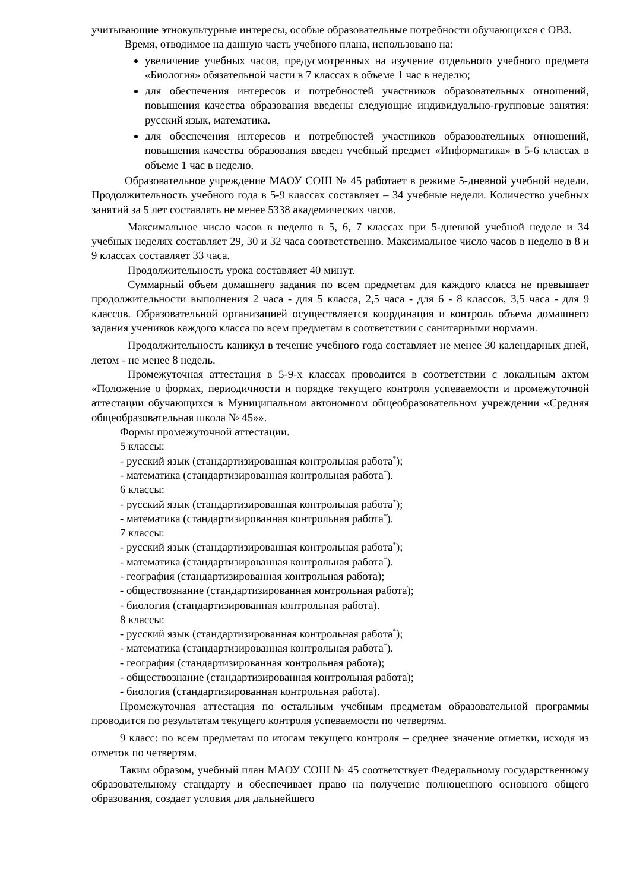учитывающие этнокультурные интересы, особые образовательные потребности обучающихся с ОВЗ.
Время, отводимое на данную часть учебного плана, использовано на:
увеличение учебных часов, предусмотренных на изучение отдельного учебного предмета «Биология» обязательной части в 7 классах в объеме 1 час в неделю;
для обеспечения интересов и потребностей участников образовательных отношений, повышения качества образования введены следующие индивидуально-групповые занятия: русский язык, математика.
для обеспечения интересов и потребностей участников образовательных отношений, повышения качества образования введен учебный предмет «Информатика» в 5-6 классах в объеме 1 час в неделю.
Образовательное учреждение МАОУ СОШ № 45 работает в режиме 5-дневной учебной недели. Продолжительность учебного года в 5-9 классах составляет – 34 учебные недели. Количество учебных занятий за 5 лет составлять не менее 5338 академических часов.
Максимальное число часов в неделю в 5, 6, 7 классах при 5-дневной учебной неделе и 34 учебных неделях составляет 29, 30 и 32 часа соответственно. Максимальное число часов в неделю в 8 и 9 классах составляет 33 часа.
Продолжительность урока составляет 40 минут.
Суммарный объем домашнего задания по всем предметам для каждого класса не превышает продолжительности выполнения 2 часа - для 5 класса, 2,5 часа - для 6 - 8 классов, 3,5 часа - для 9 классов. Образовательной организацией осуществляется координация и контроль объема домашнего задания учеников каждого класса по всем предметам в соответствии с санитарными нормами.
Продолжительность каникул в течение учебного года составляет не менее 30 календарных дней, летом - не менее 8 недель.
Промежуточная аттестация в 5-9-х классах проводится в соответствии с локальным актом «Положение о формах, периодичности и порядке текущего контроля успеваемости и промежуточной аттестации обучающихся в Муниципальном автономном общеобразовательном учреждении «Средняя общеобразовательная школа № 45»».
Формы промежуточной аттестации.
5 классы:
- русский язык (стандартизированная контрольная работа<sup>*</sup>);
- математика (стандартизированная контрольная работа<sup>*</sup>).
6 классы:
- русский язык (стандартизированная контрольная работа<sup>*</sup>);
- математика (стандартизированная контрольная работа<sup>*</sup>).
7 классы:
- русский язык (стандартизированная контрольная работа<sup>*</sup>);
- математика (стандартизированная контрольная работа<sup>*</sup>).
- география (стандартизированная контрольная работа);
- обществознание (стандартизированная контрольная работа);
- биология (стандартизированная контрольная работа).
8 классы:
- русский язык (стандартизированная контрольная работа<sup>*</sup>);
- математика (стандартизированная контрольная работа<sup>*</sup>).
- география (стандартизированная контрольная работа);
- обществознание (стандартизированная контрольная работа);
- биология (стандартизированная контрольная работа).
Промежуточная аттестация по остальным учебным предметам образовательной программы проводится по результатам текущего контроля успеваемости по четвертям.
9 класс: по всем предметам по итогам текущего контроля – среднее значение отметки, исходя из отметок по четвертям.
Таким образом, учебный план МАОУ СОШ № 45 соответствует Федеральному государственному образовательному стандарту и обеспечивает право на получение полноценного основного общего образования, создает условия для дальнейшего